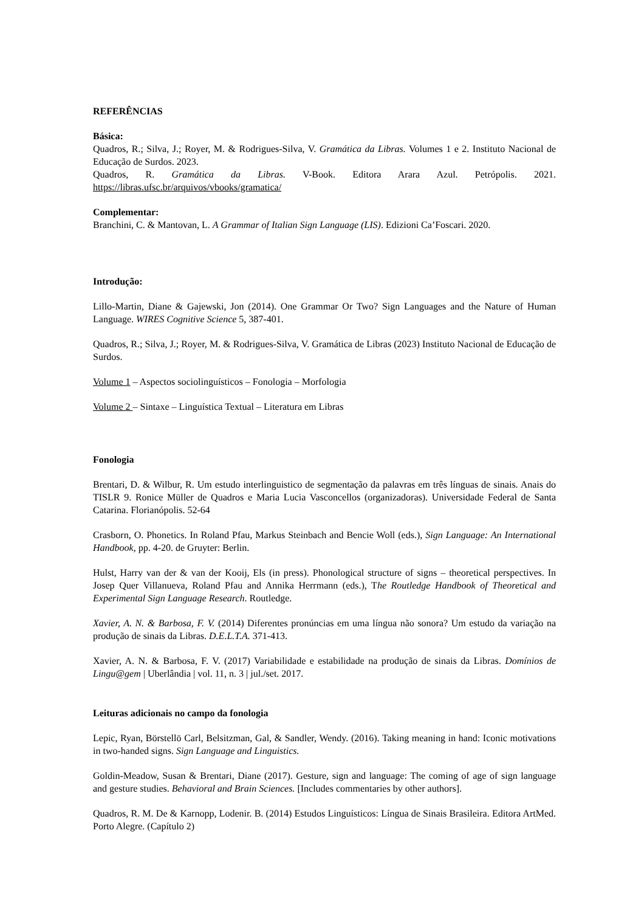REFERÊNCIAS
Básica:
Quadros, R.; Silva, J.; Royer, M. & Rodrigues-Silva, V. Gramática da Libras. Volumes 1 e 2. Instituto Nacional de Educação de Surdos. 2023.
Quadros, R. Gramática da Libras. V-Book. Editora Arara Azul. Petrópolis. 2021. https://libras.ufsc.br/arquivos/vbooks/gramatica/
Complementar:
Branchini, C. & Mantovan, L. A Grammar of Italian Sign Language (LIS). Edizioni Ca’Foscari. 2020.
Introdução:
Lillo-Martin, Diane & Gajewski, Jon (2014). One Grammar Or Two? Sign Languages and the Nature of Human Language. WIRES Cognitive Science 5, 387-401.
Quadros, R.; Silva, J.; Royer, M. & Rodrigues-Silva, V. Gramática de Libras (2023) Instituto Nacional de Educação de Surdos.
Volume 1 – Aspectos sociolinguísticos – Fonologia – Morfologia
Volume 2 – Sintaxe – Linguística Textual – Literatura em Libras
Fonologia
Brentari, D. & Wilbur, R. Um estudo interlinguistico de segmentação da palavras em três línguas de sinais. Anais do TISLR 9. Ronice Müller de Quadros e Maria Lucia Vasconcellos (organizadoras). Universidade Federal de Santa Catarina. Florianópolis. 52-64
Crasborn, O. Phonetics. In Roland Pfau, Markus Steinbach and Bencie Woll (eds.), Sign Language: An International Handbook, pp. 4-20. de Gruyter: Berlin.
Hulst, Harry van der & van der Kooij, Els (in press). Phonological structure of signs – theoretical perspectives. In Josep Quer Villanueva, Roland Pfau and Annika Herrmann (eds.), The Routledge Handbook of Theoretical and Experimental Sign Language Research. Routledge.
Xavier, A. N. & Barbosa, F. V. (2014) Diferentes pronúncias em uma língua não sonora? Um estudo da variação na produção de sinais da Libras. D.E.L.T.A. 371-413.
Xavier, A. N. & Barbosa, F. V. (2017) Variabilidade e estabilidade na produção de sinais da Libras. Domínios de Lingu@gem | Uberlândia | vol. 11, n. 3 | jul./set. 2017.
Leituras adicionais no campo da fonologia
Lepic, Ryan, Börstellö Carl, Belsitzman, Gal, & Sandler, Wendy. (2016). Taking meaning in hand: Iconic motivations in two-handed signs. Sign Language and Linguistics.
Goldin-Meadow, Susan & Brentari, Diane (2017). Gesture, sign and language: The coming of age of sign language and gesture studies. Behavioral and Brain Sciences. [Includes commentaries by other authors].
Quadros, R. M. De & Karnopp, Lodenir. B. (2014) Estudos Linguísticos: Língua de Sinais Brasileira. Editora ArtMed. Porto Alegre. (Capítulo 2)